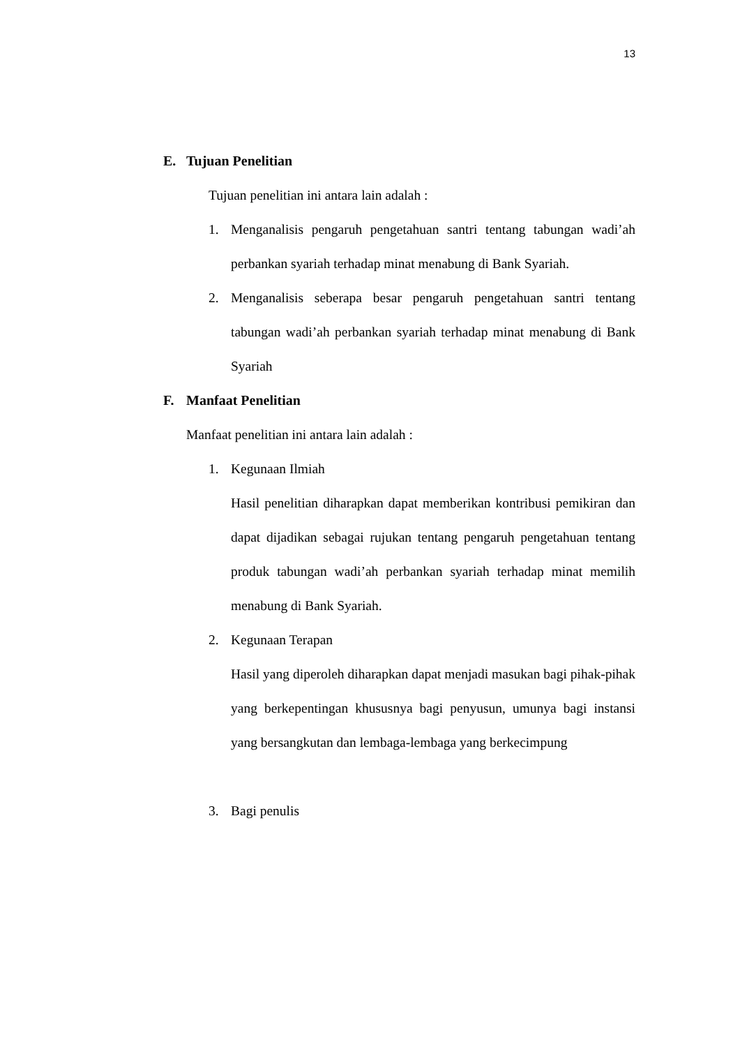13
E. Tujuan Penelitian
Tujuan penelitian ini antara lain adalah :
1. Menganalisis pengaruh pengetahuan santri tentang tabungan wadi’ah perbankan syariah terhadap minat menabung di Bank Syariah.
2. Menganalisis seberapa besar pengaruh pengetahuan santri tentang tabungan wadi’ah perbankan syariah terhadap minat menabung di Bank Syariah
F. Manfaat Penelitian
Manfaat penelitian ini antara lain adalah :
1. Kegunaan Ilmiah
Hasil penelitian diharapkan dapat memberikan kontribusi pemikiran dan dapat dijadikan sebagai rujukan tentang pengaruh pengetahuan tentang produk tabungan wadi’ah perbankan syariah terhadap minat memilih menabung di Bank Syariah.
2. Kegunaan Terapan
Hasil yang diperoleh diharapkan dapat menjadi masukan bagi pihak-pihak yang berkepentingan khususnya bagi penyusun, umunya bagi instansi yang bersangkutan dan lembaga-lembaga yang berkecimpung
3. Bagi penulis